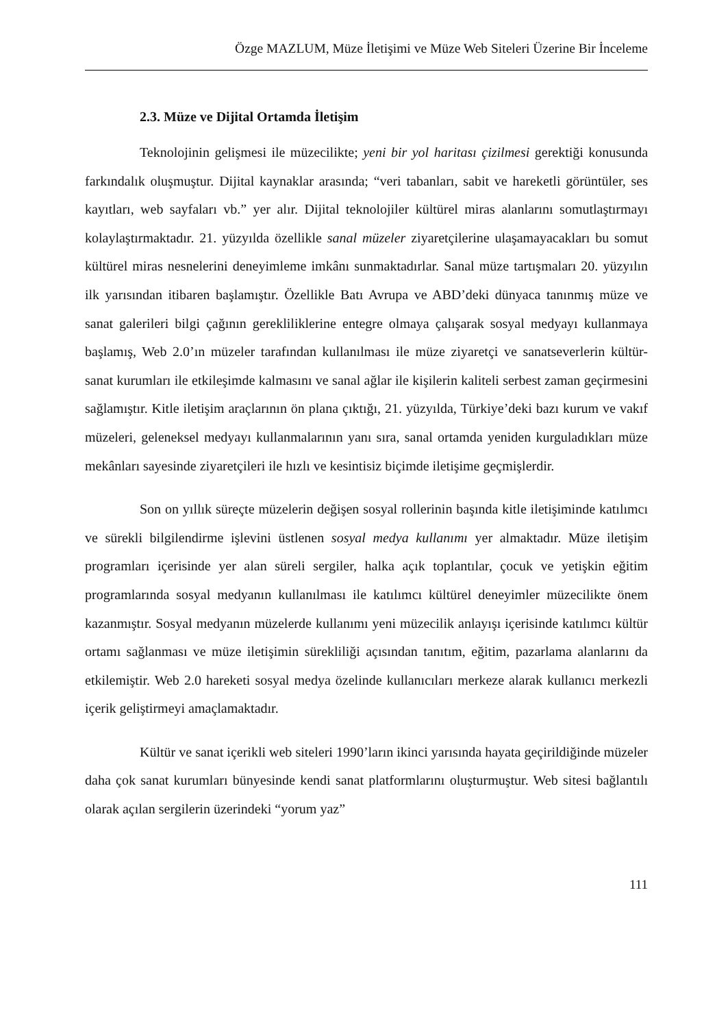Özge MAZLUM, Müze İletişimi ve Müze Web Siteleri Üzerine Bir İnceleme
2.3. Müze ve Dijital Ortamda İletişim
Teknolojinin gelişmesi ile müzecilikte; yeni bir yol haritası çizilmesi gerektiği konusunda farkındalık oluşmuştur. Dijital kaynaklar arasında; “veri tabanları, sabit ve hareketli görüntüler, ses kayıtları, web sayfaları vb.” yer alır. Dijital teknolojiler kültürel miras alanlarını somutlaştırmayı kolaylaştırmaktadır. 21. yüzyılda özellikle sanal müzeler ziyaretçilerine ulaşamayacakları bu somut kültürel miras nesnelerini deneyimleme imkânı sunmaktadırlar. Sanal müze tartışmaları 20. yüzyılın ilk yarısından itibaren başlamıştır. Özellikle Batı Avrupa ve ABD’deki dünyaca tanınmış müze ve sanat galerileri bilgi çağının gerekliliklerine entegre olmaya çalışarak sosyal medyayı kullanmaya başlamış, Web 2.0’ın müzeler tarafından kullanılması ile müze ziyaretçi ve sanatseverlerin kültür-sanat kurumları ile etkileşimde kalmasını ve sanal ağlar ile kişilerin kaliteli serbest zaman geçirmesini sağlamıştır. Kitle iletişim araçlarının ön plana çıktığı, 21. yüzyılda, Türkiye’deki bazı kurum ve vakıf müzeleri, geleneksel medyayı kullanmalarının yanı sıra, sanal ortamda yeniden kurguladıkları müze mekânları sayesinde ziyaretçileri ile hızlı ve kesintisiz biçimde iletişime geçmişlerdir.
Son on yıllık süreçte müzelerin değişen sosyal rollerinin başında kitle iletişiminde katılımcı ve sürekli bilgilendirme işlevini üstlenen sosyal medya kullanımı yer almaktadır. Müze iletişim programları içerisinde yer alan süreli sergiler, halka açık toplantılar, çocuk ve yetişkin eğitim programlarında sosyal medyanın kullanılması ile katılımcı kültürel deneyimler müzecilikte önem kazanmıştır. Sosyal medyanın müzelerde kullanımı yeni müzecilik anlayışı içerisinde katılımcı kültür ortamı sağlanması ve müze iletişimin sürekliliği açısından tanıtım, eğitim, pazarlama alanlarını da etkilemiştir. Web 2.0 hareketi sosyal medya özelinde kullanıcıları merkeze alarak kullanıcı merkezli içerik geliştirmeyi amaçlamaktadır.
Kültür ve sanat içerikli web siteleri 1990’ların ikinci yarısında hayata geçirildiğinde müzeler daha çok sanat kurumları bünyesinde kendi sanat platformlarını oluşturmuştur. Web sitesi bağlantılı olarak açılan sergilerin üzerindeki “yorum yaz”
111